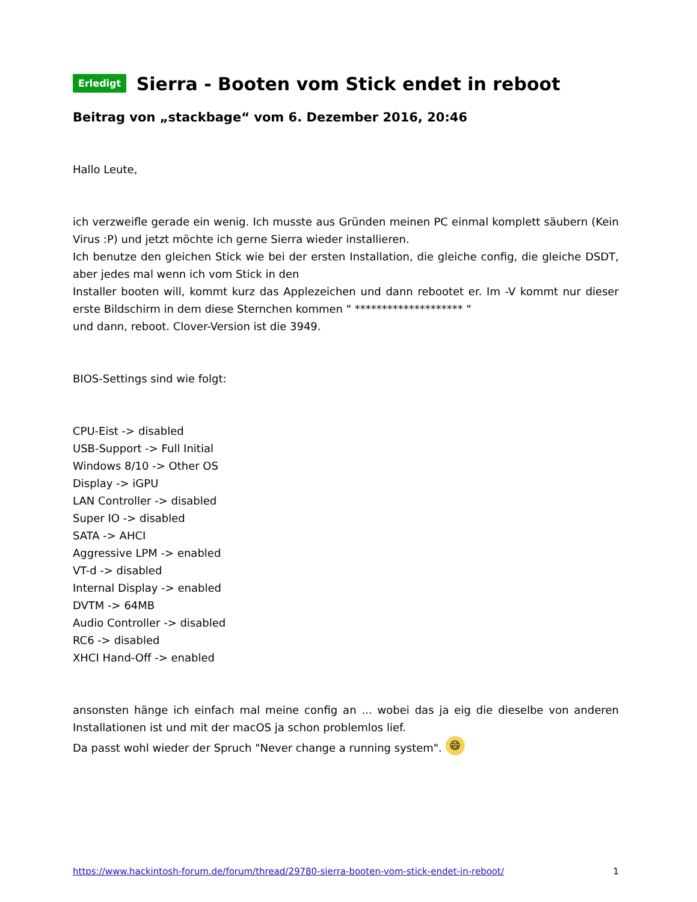Erledigt Sierra - Booten vom Stick endet in reboot
Beitrag von „stackbage“ vom 6. Dezember 2016, 20:46
Hallo Leute,
ich verzweifle gerade ein wenig. Ich musste aus Gründen meinen PC einmal komplett säubern (Kein Virus :P) und jetzt möchte ich gerne Sierra wieder installieren.
Ich benutze den gleichen Stick wie bei der ersten Installation, die gleiche config, die gleiche DSDT, aber jedes mal wenn ich vom Stick in den
Installer booten will, kommt kurz das Applezeichen und dann rebootet er. Im -V kommt nur dieser erste Bildschirm in dem diese Sternchen kommen " ******************** "
und dann, reboot. Clover-Version ist die 3949.
BIOS-Settings sind wie folgt:
CPU-Eist -> disabled
USB-Support -> Full Initial
Windows 8/10 -> Other OS
Display -> iGPU
LAN Controller -> disabled
Super IO -> disabled
SATA -> AHCI
Aggressive LPM -> enabled
VT-d -> disabled
Internal Display -> enabled
DVTM -> 64MB
Audio Controller -> disabled
RC6 -> disabled
XHCI Hand-Off -> enabled
ansonsten hänge ich einfach mal meine config an ... wobei das ja eig die dieselbe von anderen Installationen ist und mit der macOS ja schon problemlos lief.
Da passt wohl wieder der Spruch "Never change a running system". 😄
https://www.hackintosh-forum.de/forum/thread/29780-sierra-booten-vom-stick-endet-in-reboot/ 1